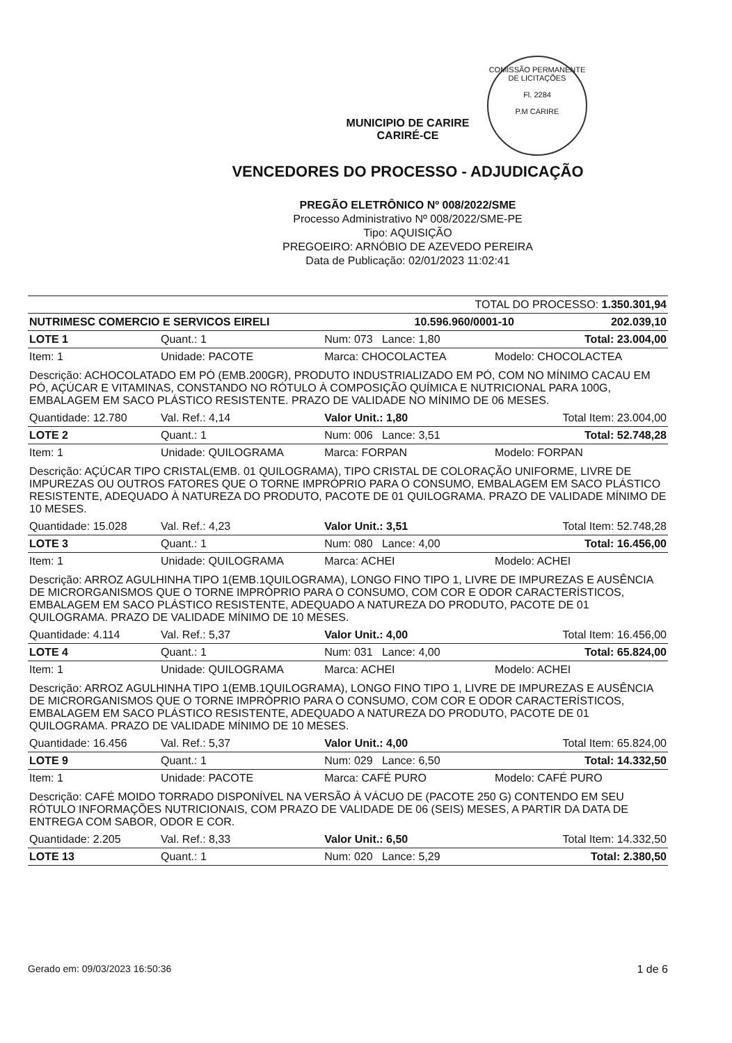COMISSÃO PERMANENTE DE LICITAÇÕES
Fl. 2284
P.M CARIRE
MUNICIPIO DE CARIRE
CARIRÉ-CE
VENCEDORES DO PROCESSO - ADJUDICAÇÃO
PREGÃO ELETRÔNICO Nº 008/2022/SME
Processo Administrativo Nº 008/2022/SME-PE
Tipo: AQUISIÇÃO
PREGOEIRO: ARNÓBIO DE AZEVEDO PEREIRA
Data de Publicação: 02/01/2023 11:02:41
| TOTAL DO PROCESSO: 1.350.301,94 | | |
| NUTRIMESC COMERCIO E SERVICOS EIRELI | 10.596.960/0001-10 | 202.039,10 |
| LOTE 1 | Quant.: 1 | Num: 073 Lance: 1,80 | Total: 23.004,00 |
| Item: 1 | Unidade: PACOTE | Marca: CHOCOLACTEA | Modelo: CHOCOLACTEA |
| Descrição: ACHOCOLATADO EM PÓ (EMB.200GR), PRODUTO INDUSTRIALIZADO EM PÓ, COM NO MÍNIMO CACAU EM PÓ, AÇÚCAR E VITAMINAS, CONSTANDO NO RÓTULO À COMPOSIÇÃO QUÍMICA E NUTRICIONAL PARA 100G, EMBALAGEM EM SACO PLÁSTICO RESISTENTE. PRAZO DE VALIDADE NO MÍNIMO DE 06 MESES. | | | |
| Quantidade: 12.780 | Val. Ref.: 4,14 | Valor Unit.: 1,80 | Total Item: 23.004,00 |
| LOTE 2 | Quant.: 1 | Num: 006 Lance: 3,51 | Total: 52.748,28 |
| Item: 1 | Unidade: QUILOGRAMA | Marca: FORPAN | Modelo: FORPAN |
| Descrição: AÇÚCAR TIPO CRISTAL(EMB. 01 QUILOGRAMA), TIPO CRISTAL DE COLORAÇÃO UNIFORME, LIVRE DE IMPUREZAS OU OUTROS FATORES QUE O TORNE IMPRÓPRIO PARA O CONSUMO, EMBALAGEM EM SACO PLÁSTICO RESISTENTE, ADEQUADO À NATUREZA DO PRODUTO, PACOTE DE 01 QUILOGRAMA. PRAZO DE VALIDADE MÍNIMO DE 10 MESES. | | | |
| Quantidade: 15.028 | Val. Ref.: 4,23 | Valor Unit.: 3,51 | Total Item: 52.748,28 |
| LOTE 3 | Quant.: 1 | Num: 080 Lance: 4,00 | Total: 16.456,00 |
| Item: 1 | Unidade: QUILOGRAMA | Marca: ACHEI | Modelo: ACHEI |
| Descrição: ARROZ AGULHINHA TIPO 1(EMB.1QUILOGRAMA), LONGO FINO TIPO 1, LIVRE DE IMPUREZAS E AUSÊNCIA DE MICRORGANISMOS QUE O TORNE IMPRÓPRIO PARA O CONSUMO, COM COR E ODOR CARACTERÍSTICOS, EMBALAGEM EM SACO PLÁSTICO RESISTENTE, ADEQUADO A NATUREZA DO PRODUTO, PACOTE DE 01 QUILOGRAMA. PRAZO DE VALIDADE MÍNIMO DE 10 MESES. | | | |
| Quantidade: 4.114 | Val. Ref.: 5,37 | Valor Unit.: 4,00 | Total Item: 16.456,00 |
| LOTE 4 | Quant.: 1 | Num: 031 Lance: 4,00 | Total: 65.824,00 |
| Item: 1 | Unidade: QUILOGRAMA | Marca: ACHEI | Modelo: ACHEI |
| Descrição: ARROZ AGULHINHA TIPO 1(EMB.1QUILOGRAMA), LONGO FINO TIPO 1, LIVRE DE IMPUREZAS E AUSÊNCIA DE MICRORGANISMOS QUE O TORNE IMPRÓPRIO PARA O CONSUMO, COM COR E ODOR CARACTERÍSTICOS, EMBALAGEM EM SACO PLÁSTICO RESISTENTE, ADEQUADO A NATUREZA DO PRODUTO, PACOTE DE 01 QUILOGRAMA. PRAZO DE VALIDADE MÍNIMO DE 10 MESES. | | | |
| Quantidade: 16.456 | Val. Ref.: 5,37 | Valor Unit.: 4,00 | Total Item: 65.824,00 |
| LOTE 9 | Quant.: 1 | Num: 029 Lance: 6,50 | Total: 14.332,50 |
| Item: 1 | Unidade: PACOTE | Marca: CAFÉ PURO | Modelo: CAFÉ PURO |
| Descrição: CAFÉ MOIDO TORRADO DISPONÍVEL NA VERSÃO À VÁCUO DE (PACOTE 250 G) CONTENDO EM SEU RÓTULO INFORMAÇÕES NUTRICIONAIS, COM PRAZO DE VALIDADE DE 06 (SEIS) MESES, A PARTIR DA DATA DE ENTREGA COM SABOR, ODOR E COR. | | | |
| Quantidade: 2.205 | Val. Ref.: 8,33 | Valor Unit.: 6,50 | Total Item: 14.332,50 |
| LOTE 13 | Quant.: 1 | Num: 020 Lance: 5,29 | Total: 2.380,50 |
Gerado em: 09/03/2023 16:50:36 1 de 6